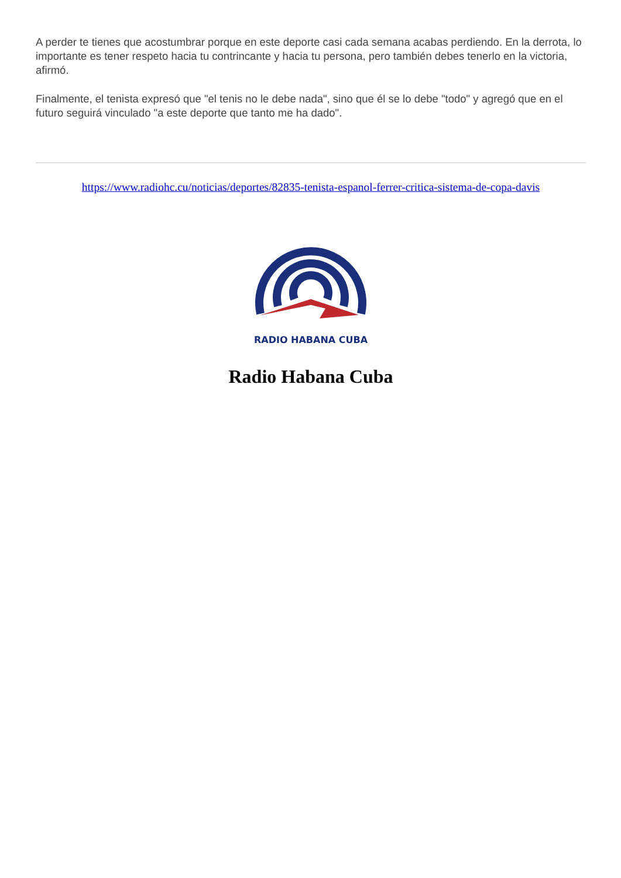A perder te tienes que acostumbrar porque en este deporte casi cada semana acabas perdiendo. En la derrota, lo importante es tener respeto hacia tu contrincante y hacia tu persona, pero también debes tenerlo en la victoria, afirmó.
Finalmente, el tenista expresó que "el tenis no le debe nada", sino que él se lo debe "todo" y agregó que en el futuro seguirá vinculado "a este deporte que tanto me ha dado".
https://www.radiohc.cu/noticias/deportes/82835-tenista-espanol-ferrer-critica-sistema-de-copa-davis
RADIO HABANA CUBA
Radio Habana Cuba